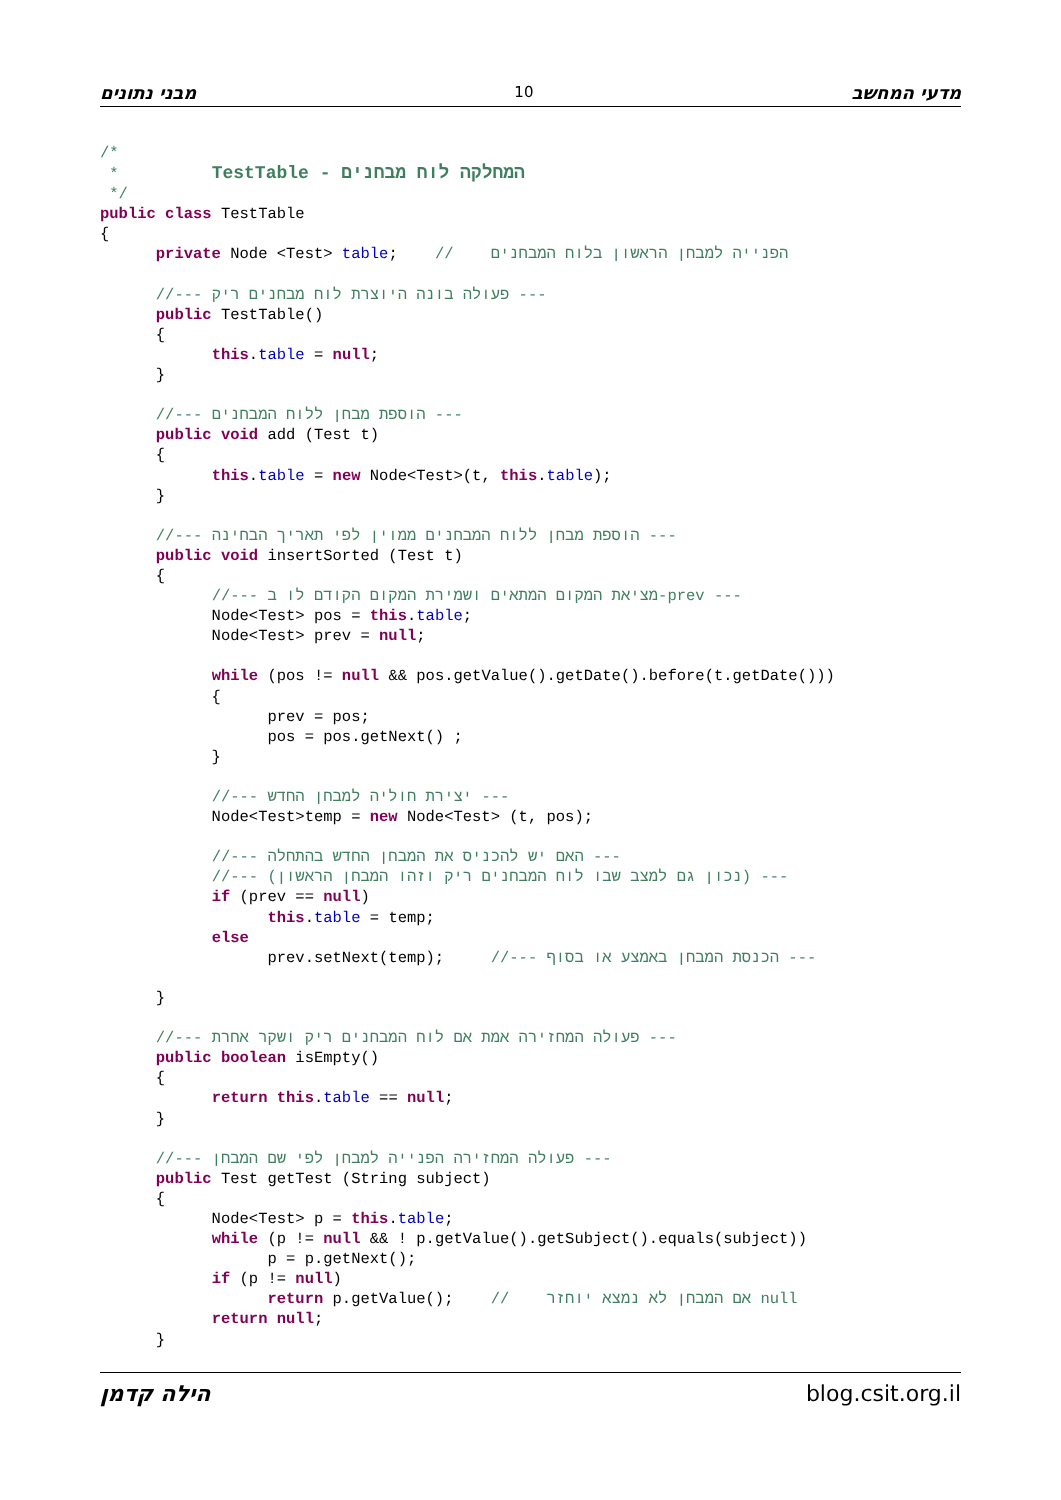מבני נתונים 10 מדעי המחשב
/*
 *          TestTable - המחלקה לוח מבחנים
 */
public class TestTable
{
      private Node <Test> table;    //    הפנייה למבחן הראשון בלוח המבחנים

      //--- פעולה בונה היוצרת לוח מבחנים ריק ---
      public TestTable()
      {
            this.table = null;
      }

      //--- הוספת מבחן ללוח המבחנים ---
      public void add (Test t)
      {
            this.table = new Node<Test>(t, this.table);
      }

      //--- הוספת מבחן ללוח המבחנים ממוין לפי תאריך הבחינה ---
      public void insertSorted (Test t)
      {
            //--- מציאת המקום המתאים ושמירת המקום הקודם לו ב-prev ---
            Node<Test> pos = this.table;
            Node<Test> prev = null;

            while (pos != null && pos.getValue().getDate().before(t.getDate()))
            {
                  prev = pos;
                  pos = pos.getNext() ;
            }

            //--- יצירת חוליה למבחן החדש ---
            Node<Test>temp = new Node<Test> (t, pos);

            //--- האם יש להכניס את המבחן החדש בהתחלה ---
            //--- (נכון גם למצב שבו לוח המבחנים ריק וזהו המבחן הראשון) ---
            if (prev == null)
                  this.table = temp;
            else
                  prev.setNext(temp);     //--- הכנסת המבחן באמצע או בסוף ---

      }

      //--- פעולה המחזירה אמת אם לוח המבחנים ריק ושקר אחרת ---
      public boolean isEmpty()
      {
            return this.table == null;
      }

      //--- פעולה המחזירה הפנייה למבחן לפי שם המבחן ---
      public Test getTest (String subject)
      {
            Node<Test> p = this.table;
            while (p != null && ! p.getValue().getSubject().equals(subject))
                  p = p.getNext();
            if (p != null)
                  return p.getValue();    //    אם המבחן לא נמצא יוחזר null
            return null;
      }
הילה קדמן blog.csit.org.il